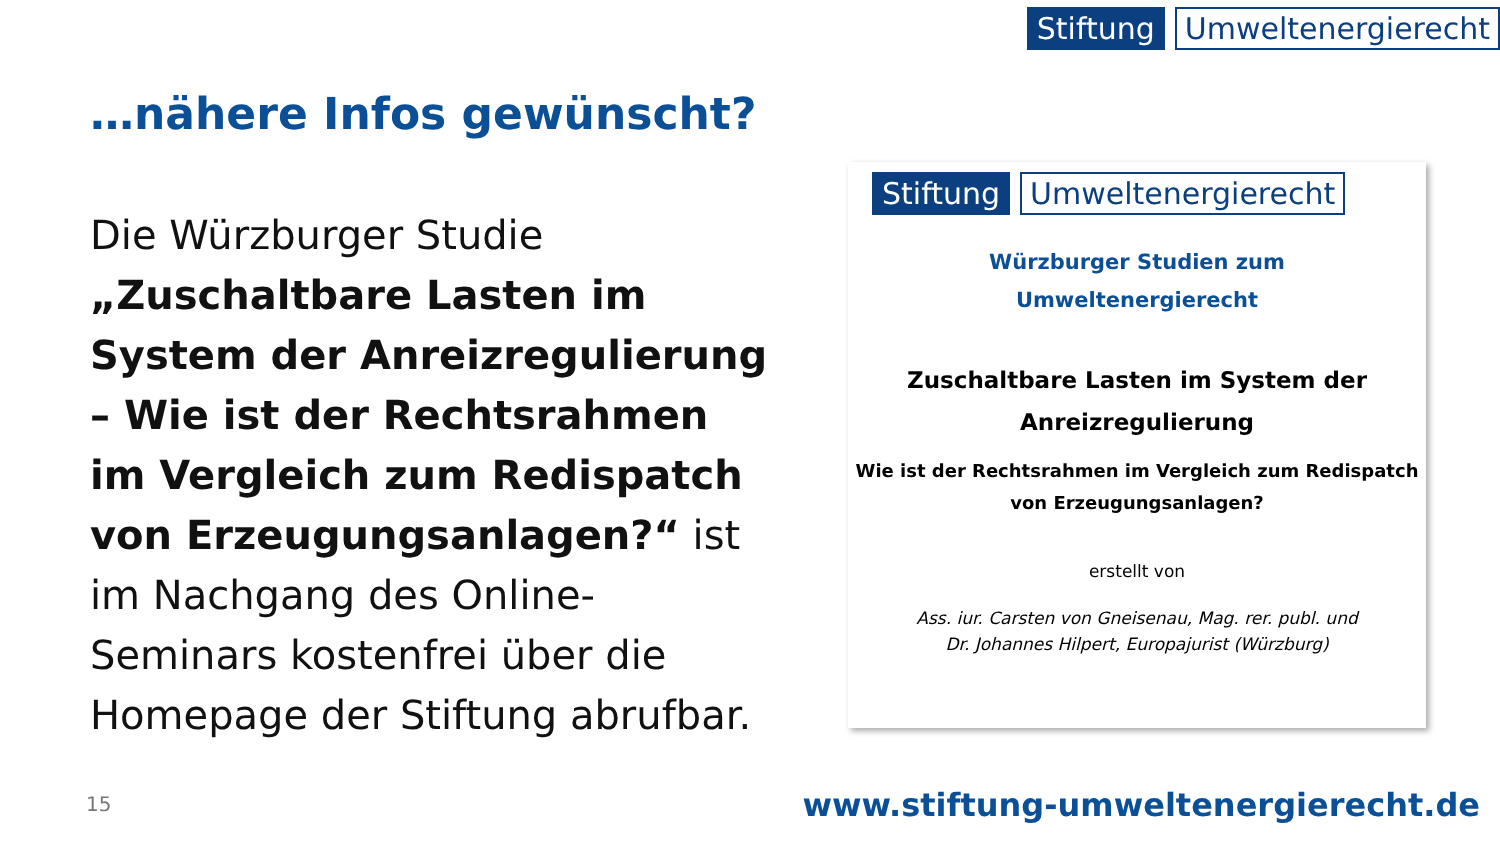Stiftung Umweltenergierecht
…nähere Infos gewünscht?
Die Würzburger Studie „Zuschaltbare Lasten im System der Anreizregulierung – Wie ist der Rechtsrahmen im Vergleich zum Redispatch von Erzeugungsanlagen?“ ist im Nachgang des Online-Seminars kostenfrei über die Homepage der Stiftung abrufbar.
Stiftung Umweltenergierecht
Würzburger Studien zum
Umweltenergierecht
Zuschaltbare Lasten im System der
Anreizregulierung
Wie ist der Rechtsrahmen im Vergleich zum Redispatch
von Erzeugungsanlagen?
erstellt von
Ass. iur. Carsten von Gneisenau, Mag. rer. publ. und
Dr. Johannes Hilpert, Europajurist (Würzburg)
15
www.stiftung-umweltenergierecht.de